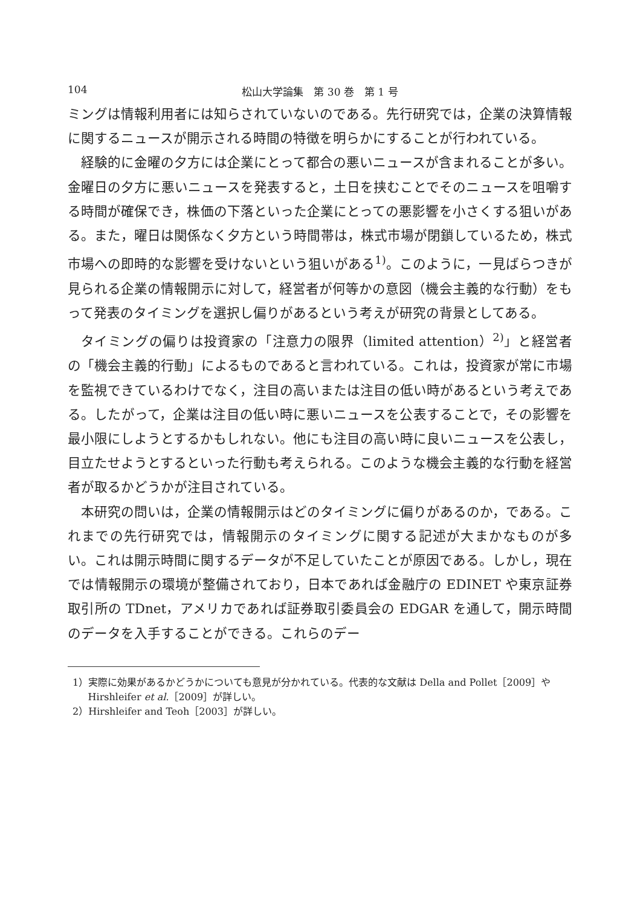104 松山大学論集　第 30 巻　第 1 号
ミングは情報利用者には知らされていないのである。先行研究では，企業の決算情報に関するニュースが開示される時間の特徴を明らかにすることが行われている。
経験的に金曜の夕方には企業にとって都合の悪いニュースが含まれることが多い。金曜日の夕方に悪いニュースを発表すると，土日を挟むことでそのニュースを咀嚼する時間が確保でき，株価の下落といった企業にとっての悪影響を小さくする狙いがある。また，曜日は関係なく夕方という時間帯は，株式市場が閉鎖しているため，株式市場への即時的な影響を受けないという狙いがある<sup>1)</sup>。このように，一見ばらつきが見られる企業の情報開示に対して，経営者が何等かの意図（機会主義的な行動）をもって発表のタイミングを選択し偏りがあるという考えが研究の背景としてある。
タイミングの偏りは投資家の「注意力の限界（limited attention）<sup>2)</sup>」と経営者の「機会主義的行動」によるものであると言われている。これは，投資家が常に市場を監視できているわけでなく，注目の高いまたは注目の低い時があるという考えである。したがって，企業は注目の低い時に悪いニュースを公表することで，その影響を最小限にしようとするかもしれない。他にも注目の高い時に良いニュースを公表し，目立たせようとするといった行動も考えられる。このような機会主義的な行動を経営者が取るかどうかが注目されている。
本研究の問いは，企業の情報開示はどのタイミングに偏りがあるのか，である。これまでの先行研究では，情報開示のタイミングに関する記述が大まかなものが多い。これは開示時間に関するデータが不足していたことが原因である。しかし，現在では情報開示の環境が整備されており，日本であれば金融庁の EDINET や東京証券取引所の TDnet，アメリカであれば証券取引委員会の EDGAR を通して，開示時間のデータを入手することができる。これらのデー
1）実際に効果があるかどうかについても意見が分かれている。代表的な文献は Della and Pollet［2009］や Hirshleifer et al.［2009］が詳しい。
2）Hirshleifer and Teoh［2003］が詳しい。